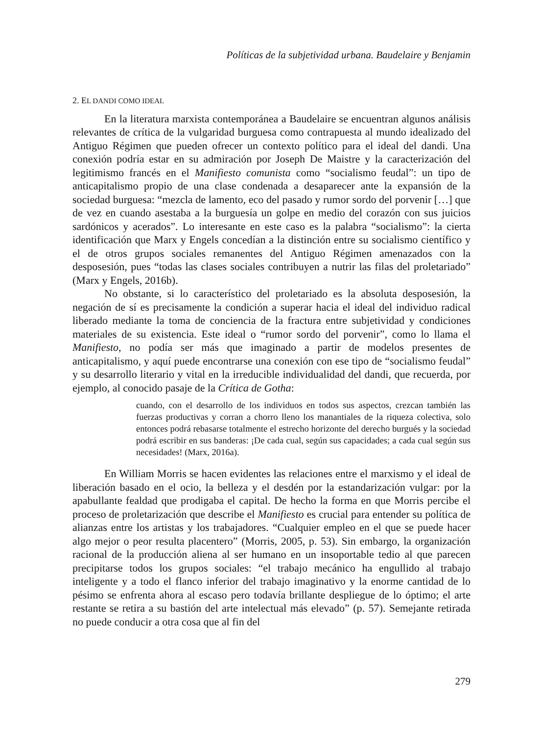Políticas de la subjetividad urbana. Baudelaire y Benjamin
2. EL DANDI COMO IDEAL
En la literatura marxista contemporánea a Baudelaire se encuentran algunos análisis relevantes de crítica de la vulgaridad burguesa como contrapuesta al mundo idealizado del Antiguo Régimen que pueden ofrecer un contexto político para el ideal del dandi. Una conexión podría estar en su admiración por Joseph De Maistre y la caracterización del legitimismo francés en el Manifiesto comunista como “socialismo feudal”: un tipo de anticapitalismo propio de una clase condenada a desaparecer ante la expansión de la sociedad burguesa: “mezcla de lamento, eco del pasado y rumor sordo del porvenir […] que de vez en cuando asestaba a la burguesía un golpe en medio del corazón con sus juicios sardónicos y acerados”. Lo interesante en este caso es la palabra “socialismo”: la cierta identificación que Marx y Engels concedían a la distinción entre su socialismo científico y el de otros grupos sociales remanentes del Antiguo Régimen amenazados con la desposesión, pues “todas las clases sociales contribuyen a nutrir las filas del proletariado” (Marx y Engels, 2016b).
No obstante, si lo característico del proletariado es la absoluta desposesión, la negación de sí es precisamente la condición a superar hacia el ideal del individuo radical liberado mediante la toma de conciencia de la fractura entre subjetividad y condiciones materiales de su existencia. Este ideal o “rumor sordo del porvenir”, como lo llama el Manifiesto, no podía ser más que imaginado a partir de modelos presentes de anticapitalismo, y aquí puede encontrarse una conexión con ese tipo de “socialismo feudal” y su desarrollo literario y vital en la irreducible individualidad del dandi, que recuerda, por ejemplo, al conocido pasaje de la Crítica de Gotha:
cuando, con el desarrollo de los individuos en todos sus aspectos, crezcan también las fuerzas productivas y corran a chorro lleno los manantiales de la riqueza colectiva, solo entonces podrá rebasarse totalmente el estrecho horizonte del derecho burgués y la sociedad podrá escribir en sus banderas: ¡De cada cual, según sus capacidades; a cada cual según sus necesidades! (Marx, 2016a).
En William Morris se hacen evidentes las relaciones entre el marxismo y el ideal de liberación basado en el ocio, la belleza y el desdén por la estandarización vulgar: por la apabullante fealdad que prodigaba el capital. De hecho la forma en que Morris percibe el proceso de proletarización que describe el Manifiesto es crucial para entender su política de alianzas entre los artistas y los trabajadores. “Cualquier empleo en el que se puede hacer algo mejor o peor resulta placentero” (Morris, 2005, p. 53). Sin embargo, la organización racional de la producción aliena al ser humano en un insoportable tedio al que parecen precipitarse todos los grupos sociales: “el trabajo mecánico ha engullido al trabajo inteligente y a todo el flanco inferior del trabajo imaginativo y la enorme cantidad de lo pésimo se enfrenta ahora al escaso pero todavía brillante despliegue de lo óptimo; el arte restante se retira a su bastión del arte intelectual más elevado” (p. 57). Semejante retirada no puede conducir a otra cosa que al fin del
279